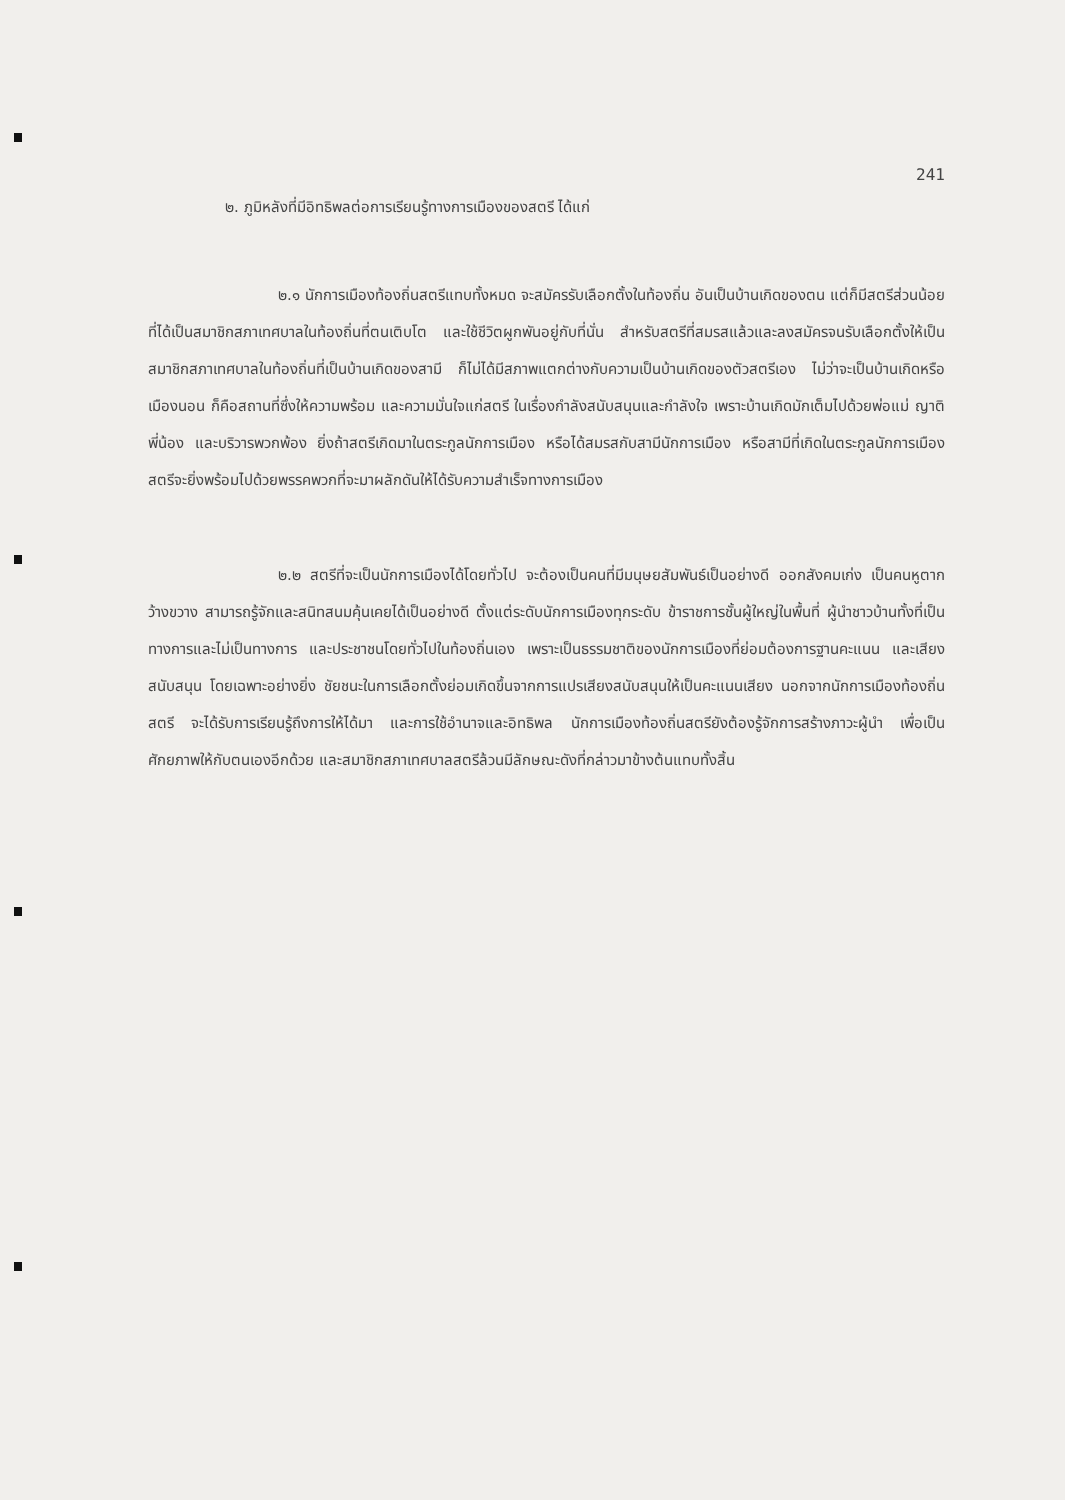241
๒. ภูมิหลังที่มีอิทธิพลต่อการเรียนรู้ทางการเมืองของสตรี ได้แก่
๒.๑ นักการเมืองท้องถิ่นสตรีแทบทั้งหมด จะสมัครรับเลือกตั้งในท้องถิ่น อันเป็นบ้านเกิดของตน แต่ก็มีสตรีส่วนน้อย ที่ได้เป็นสมาชิกสภาเทศบาลในท้องถิ่นที่ตนเติบโต และใช้ชีวิตผูกพันอยู่กับที่นั่น สำหรับสตรีที่สมรสแล้วและลงสมัครจนรับเลือกตั้งให้เป็นสมาชิกสภาเทศบาลในท้องถิ่นที่เป็นบ้านเกิดของสามี ก็ไม่ได้มีสภาพแตกต่างกับความเป็นบ้านเกิดของตัวสตรีเอง ไม่ว่าจะเป็นบ้านเกิดหรือเมืองนอน ก็คือสถานที่ซึ่งให้ความพร้อม และความมั่นใจแก่สตรี ในเรื่องกำลังสนับสนุนและกำลังใจ เพราะบ้านเกิดมักเต็มไปด้วยพ่อแม่ ญาติพี่น้อง และบริวารพวกพ้อง ยิ่งถ้าสตรีเกิดมาในตระกูลนักการเมือง หรือได้สมรสกับสามีนักการเมือง หรือสามีที่เกิดในตระกูลนักการเมือง สตรีจะยิ่งพร้อมไปด้วยพรรคพวกที่จะมาผลักดันให้ได้รับความสำเร็จทางการเมือง
๒.๒ สตรีที่จะเป็นนักการเมืองได้โดยทั่วไป จะต้องเป็นคนที่มีมนุษยสัมพันธ์เป็นอย่างดี ออกสังคมเก่ง เป็นคนหูตากว้างขวาง สามารถรู้จักและสนิทสนมคุ้นเคยได้เป็นอย่างดี ตั้งแต่ระดับนักการเมืองทุกระดับ ข้าราชการชั้นผู้ใหญ่ในพื้นที่ ผู้นำชาวบ้านทั้งที่เป็นทางการและไม่เป็นทางการ และประชาชนโดยทั่วไปในท้องถิ่นเอง เพราะเป็นธรรมชาติของนักการเมืองที่ย่อมต้องการฐานคะแนน และเสียงสนับสนุน โดยเฉพาะอย่างยิ่ง ชัยชนะในการเลือกตั้งย่อมเกิดขึ้นจากการแปรเสียงสนับสนุนให้เป็นคะแนนเสียง นอกจากนักการเมืองท้องถิ่นสตรี จะได้รับการเรียนรู้ถึงการให้ได้มา และการใช้อำนาจและอิทธิพล นักการเมืองท้องถิ่นสตรียังต้องรู้จักการสร้างภาวะผู้นำ เพื่อเป็นศักยภาพให้กับตนเองอีกด้วย และสมาชิกสภาเทศบาลสตรีล้วนมีลักษณะดังที่กล่าวมาข้างต้นแทบทั้งสิ้น